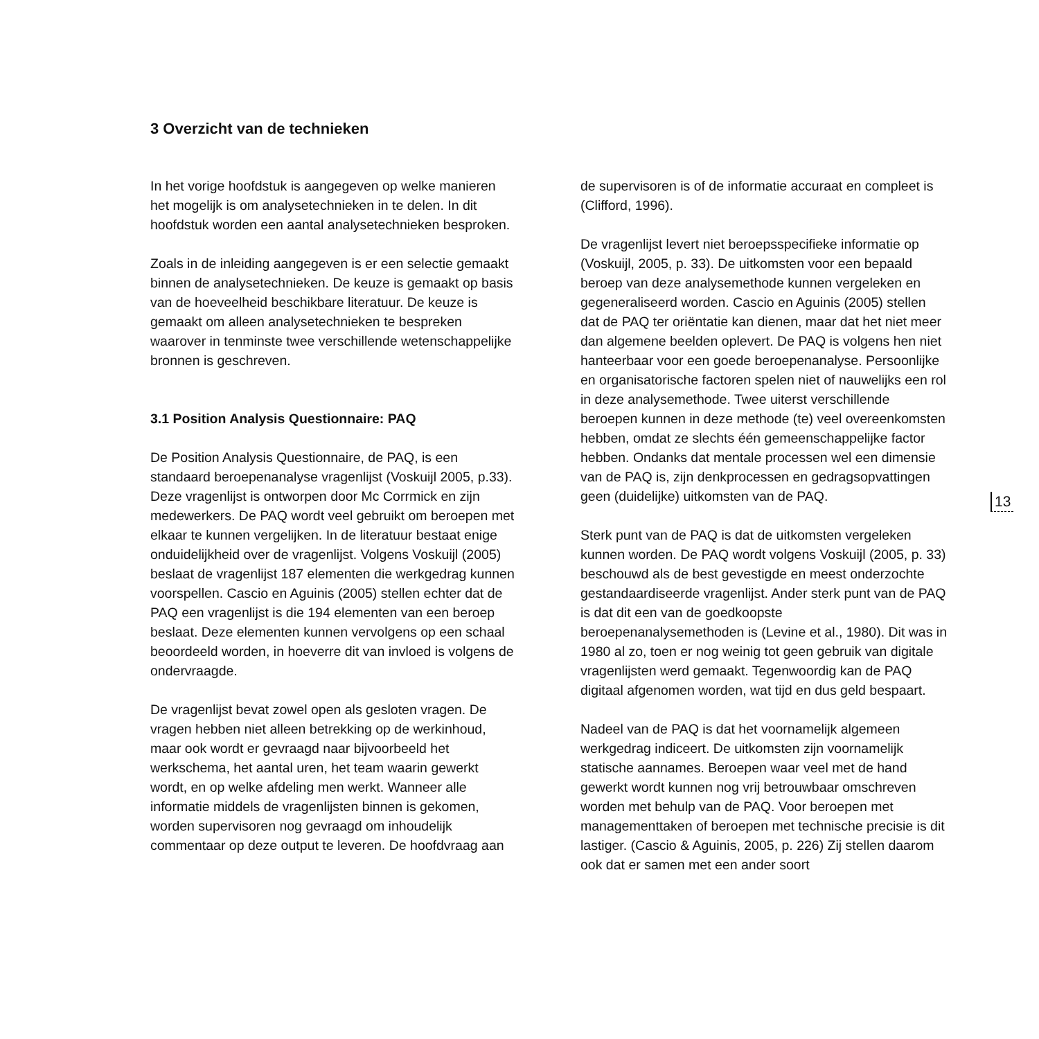3 Overzicht van de technieken
In het vorige hoofdstuk is aangegeven op welke manieren het mogelijk is om analysetechnieken in te delen. In dit hoofdstuk worden een aantal analysetechnieken besproken.
Zoals in de inleiding aangegeven is er een selectie gemaakt binnen de analysetechnieken. De keuze is gemaakt op basis van de hoeveelheid beschikbare literatuur. De keuze is gemaakt om alleen analysetechnieken te bespreken waarover in tenminste twee verschillende wetenschappelijke bronnen is geschreven.
3.1 Position Analysis Questionnaire: PAQ
De Position Analysis Questionnaire, de PAQ, is een standaard beroepenanalyse vragenlijst (Voskuijl 2005, p.33). Deze vragenlijst is ontworpen door Mc Corrmick en zijn medewerkers. De PAQ wordt veel gebruikt om beroepen met elkaar te kunnen vergelijken. In de literatuur bestaat enige onduidelijkheid over de vragenlijst. Volgens Voskuijl (2005) beslaat de vragenlijst 187 elementen die werkgedrag kunnen voorspellen. Cascio en Aguinis (2005) stellen echter dat de PAQ een vragenlijst is die 194 elementen van een beroep beslaat. Deze elementen kunnen vervolgens op een schaal beoordeeld worden, in hoeverre dit van invloed is volgens de ondervraagde.
De vragenlijst bevat zowel open als gesloten vragen. De vragen hebben niet alleen betrekking op de werkinhoud, maar ook wordt er gevraagd naar bijvoorbeeld het werkschema, het aantal uren, het team waarin gewerkt wordt, en op welke afdeling men werkt. Wanneer alle informatie middels de vragenlijsten binnen is gekomen, worden supervisoren nog gevraagd om inhoudelijk commentaar op deze output te leveren. De hoofdvraag aan
de supervisoren is of de informatie accuraat en compleet is (Clifford, 1996).
De vragenlijst levert niet beroepsspecifieke informatie op (Voskuijl, 2005, p. 33). De uitkomsten voor een bepaald beroep van deze analysemethode kunnen vergeleken en gegeneraliseerd worden. Cascio en Aguinis (2005) stellen dat de PAQ ter oriëntatie kan dienen, maar dat het niet meer dan algemene beelden oplevert. De PAQ is volgens hen niet hanteerbaar voor een goede beroepenanalyse. Persoonlijke en organisatorische factoren spelen niet of nauwelijks een rol in deze analysemethode. Twee uiterst verschillende beroepen kunnen in deze methode (te) veel overeenkomsten hebben, omdat ze slechts één gemeenschappelijke factor hebben. Ondanks dat mentale processen wel een dimensie van de PAQ is, zijn denkprocessen en gedragsopvattingen geen (duidelijke) uitkomsten van de PAQ.
Sterk punt van de PAQ is dat de uitkomsten vergeleken kunnen worden. De PAQ wordt volgens Voskuijl (2005, p. 33) beschouwd als de best gevestigde en meest onderzochte gestandaardiseerde vragenlijst. Ander sterk punt van de PAQ is dat dit een van de goedkoopste beroepenanalysemethoden is (Levine et al., 1980). Dit was in 1980 al zo, toen er nog weinig tot geen gebruik van digitale vragenlijsten werd gemaakt. Tegenwoordig kan de PAQ digitaal afgenomen worden, wat tijd en dus geld bespaart.
Nadeel van de PAQ is dat het voornamelijk algemeen werkgedrag indiceert. De uitkomsten zijn voornamelijk statische aannames. Beroepen waar veel met de hand gewerkt wordt kunnen nog vrij betrouwbaar omschreven worden met behulp van de PAQ. Voor beroepen met managementtaken of beroepen met technische precisie is dit lastiger. (Cascio & Aguinis, 2005, p. 226) Zij stellen daarom ook dat er samen met een ander soort
13